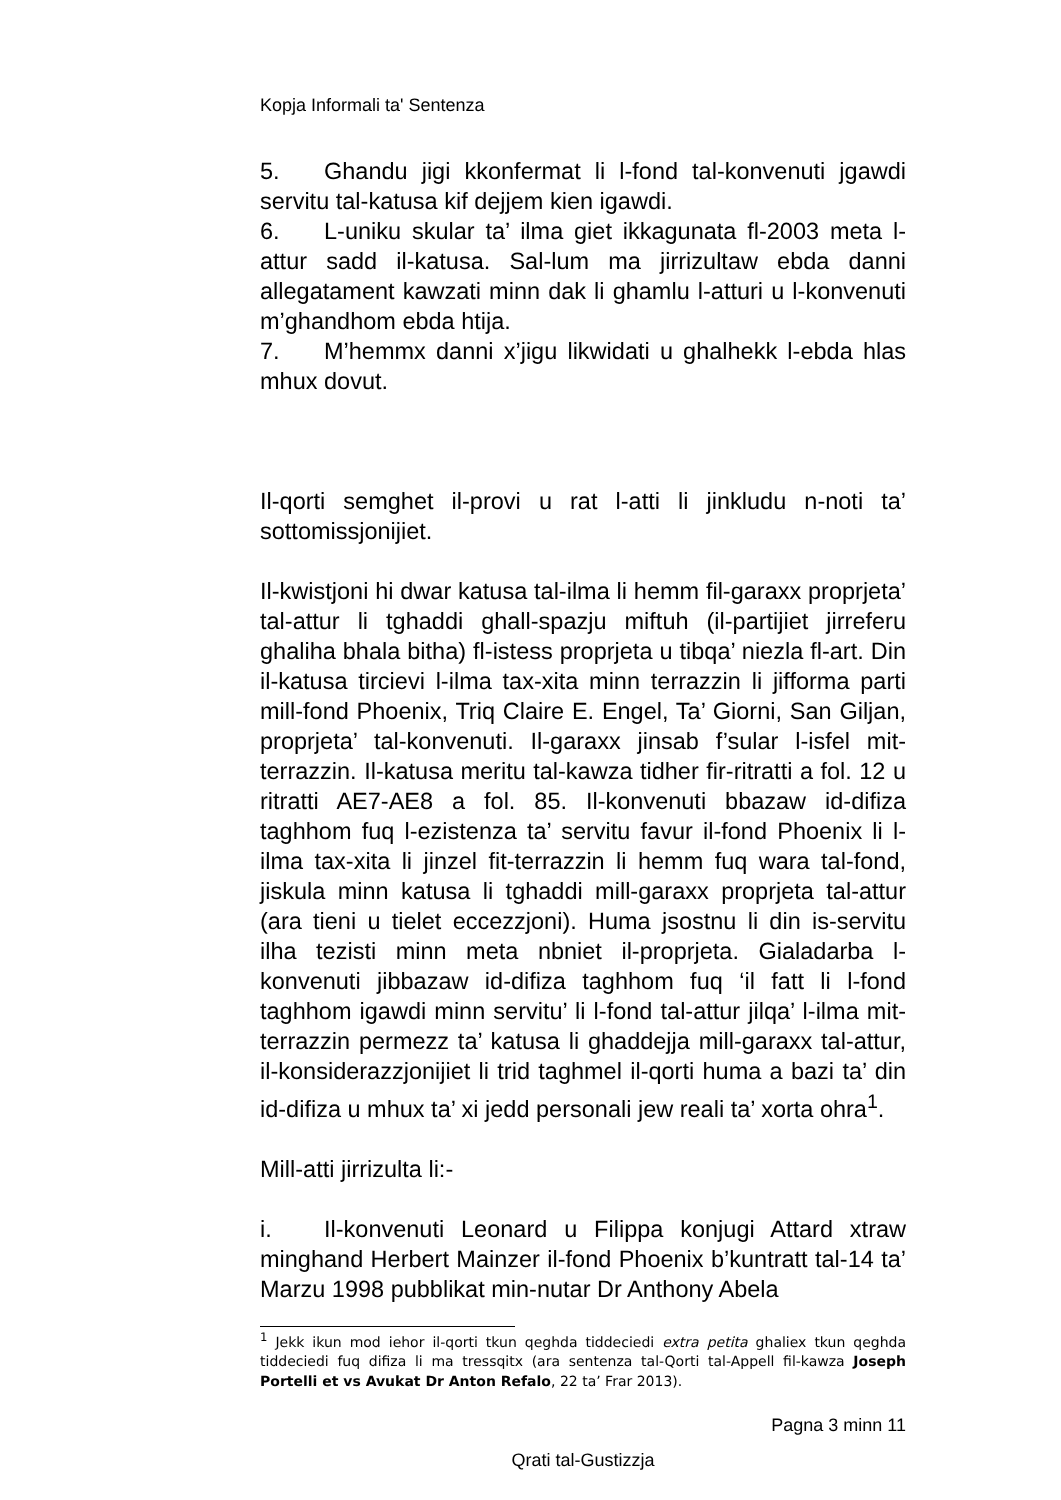Kopja Informali ta' Sentenza
5. Ghandu jigi kkonfermat li l-fond tal-konvenuti jgawdi servitu tal-katusa kif dejjem kien igawdi.
6. L-uniku skular ta’ ilma giet ikkagunata fl-2003 meta l-attur sadd il-katusa. Sal-lum ma jirrizultaw ebda danni allegatament kawzati minn dak li ghamlu l-atturi u l-konvenuti m’ghandhom ebda htija.
7. M’hemmx danni x’jigu likwidati u ghalhekk l-ebda hlas mhux dovut.
Il-qorti semghet il-provi u rat l-atti li jinkludu n-noti ta’ sottomissjonijiet.
Il-kwistjoni hi dwar katusa tal-ilma li hemm fil-garaxx proprjeta’ tal-attur li tghaddi ghall-spazju miftuh (il-partijiet jirreferu ghaliha bhala bitha) fl-istess proprjeta u tibqa’ niezla fl-art. Din il-katusa tircievi l-ilma tax-xita minn terrazzin li jifforma parti mill-fond Phoenix, Triq Claire E. Engel, Ta’ Giorni, San Giljan, proprjeta’ tal-konvenuti. Il-garaxx jinsab f’sular l-isfel mit-terrazzin. Il-katusa meritu tal-kawza tidher fir-ritratti a fol. 12 u ritratti AE7-AE8 a fol. 85. Il-konvenuti bbazaw id-difiza taghhom fuq l-ezistenza ta’ servitu favur il-fond Phoenix li l-ilma tax-xita li jinzel fit-terrazzin li hemm fuq wara tal-fond, jiskula minn katusa li tghaddi mill-garaxx proprjeta tal-attur (ara tieni u tielet eccezzjoni). Huma jsostnu li din is-servitu ilha tezisti minn meta nbniet il-proprjeta. Gialadarba l-konvenuti jibbazaw id-difiza taghhom fuq ‘il fatt li l-fond taghhom igawdi minn servitu’ li l-fond tal-attur jilqa’ l-ilma mit-terrazzin permezz ta’ katusa li ghaddejja mill-garaxx tal-attur, il-konsiderazzjonijiet li trid taghmel il-qorti huma a bazi ta’ din id-difiza u mhux ta’ xi jedd personali jew reali ta’ xorta ohra<sup>1</sup>.
Mill-atti jirrizulta li:-
i. Il-konvenuti Leonard u Filippa konjugi Attard xtraw minghand Herbert Mainzer il-fond Phoenix b’kuntratt tal-14 ta’ Marzu 1998 pubblikat min-nutar Dr Anthony Abela
<sup>1</sup> Jekk ikun mod iehor il-qorti tkun qeghda tiddeciedi extra petita ghaliex tkun qeghda tiddeciedi fuq difiza li ma tressqitx (ara sentenza tal-Qorti tal-Appell fil-kawza Joseph Portelli et vs Avukat Dr Anton Refalo, 22 ta’ Frar 2013).
Pagna 3 minn 11
Qrati tal-Gustizzja